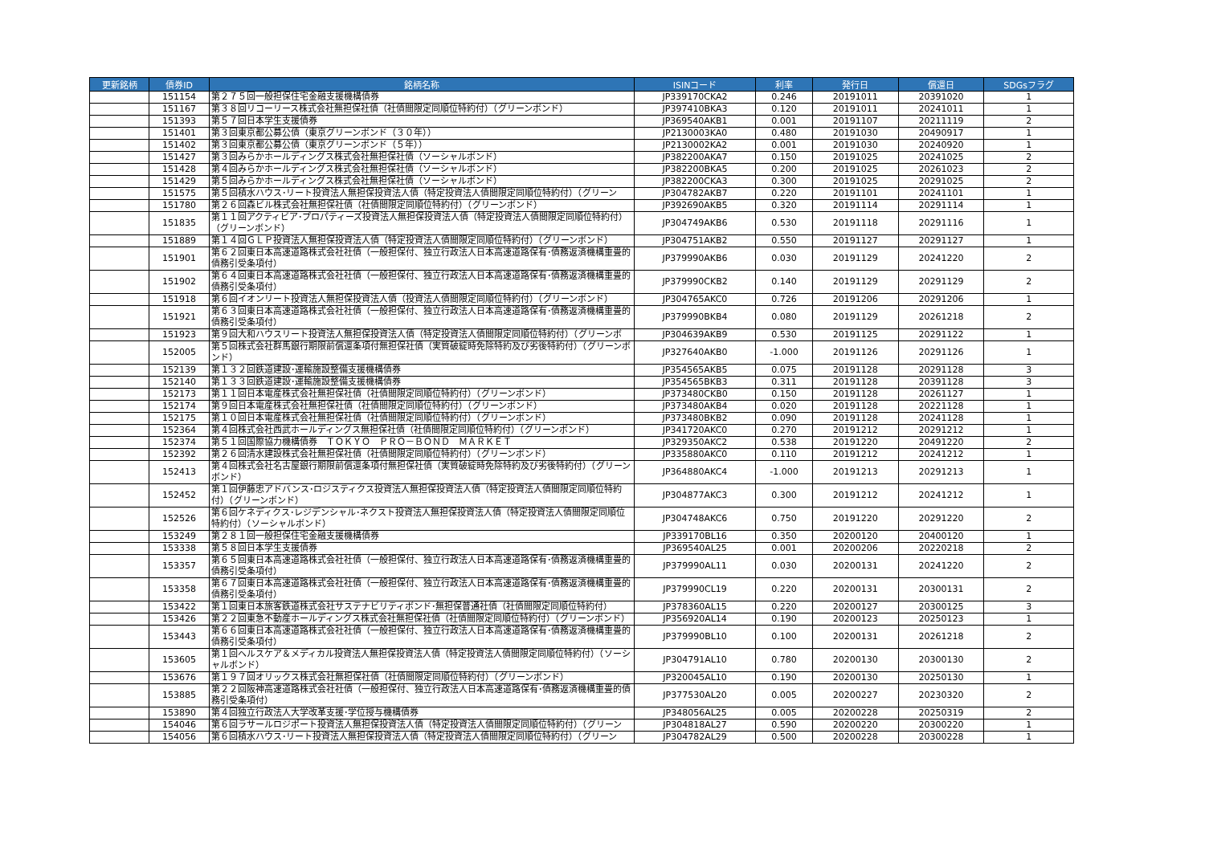| 更新銘柄 | 債券ID | 銘柄名称 | ISINコード | 利率 | 発行日 | 償還日 | SDGsフラグ |
| --- | --- | --- | --- | --- | --- | --- | --- |
| | 151154 | 第２７５回一般担保住宅金融支援機構債券 | JP339170CKA2 | 0.246 | 20191011 | 20391020 | 1 |
| | 151167 | 第３８回リコーリース株式会社無担保社債（社債間限定同順位特約付）（グリーンボンド） | JP397410BKA3 | 0.120 | 20191011 | 20241011 | 1 |
| | 151393 | 第５７回日本学生支援債券 | JP369540AKB1 | 0.001 | 20191107 | 20211119 | 2 |
| | 151401 | 第３回東京都公募公債（東京グリーンボンド（３０年）） | JP2130003KA0 | 0.480 | 20191030 | 20490917 | 1 |
| | 151402 | 第３回東京都公募公債（東京グリーンボンド（５年）） | JP2130002KA2 | 0.001 | 20191030 | 20240920 | 1 |
| | 151427 | 第３回みらかホールディングス株式会社無担保社債（ソーシャルボンド） | JP382200AKA7 | 0.150 | 20191025 | 20241025 | 2 |
| | 151428 | 第４回みらかホールディングス株式会社無担保社債（ソーシャルボンド） | JP382200BKA5 | 0.200 | 20191025 | 20261023 | 2 |
| | 151429 | 第５回みらかホールディングス株式会社無担保社債（ソーシャルボンド） | JP382200CKA3 | 0.300 | 20191025 | 20291025 | 2 |
| | 151575 | 第５回積水ハウス･リート投資法人無担保投資法人債（特定投資法人債間限定同順位特約付）（グリーン | JP304782AKB7 | 0.220 | 20191101 | 20241101 | 1 |
| | 151780 | 第２６回森ビル株式会社無担保社債（社債間限定同順位特約付）（グリーンボンド） | JP392690AKB5 | 0.320 | 20191114 | 20291114 | 1 |
| | 151835 | 第１１回アクティビア･プロパティーズ投資法人無担保投資法人債（特定投資法人債間限定同順位特約付）（グリーンボンド） | JP304749AKB6 | 0.530 | 20191118 | 20291116 | 1 |
| | 151889 | 第１４回ＧＬＰ投資法人無担保投資法人債（特定投資法人債間限定同順位特約付）（グリーンボンド） | JP304751AKB2 | 0.550 | 20191127 | 20291127 | 1 |
| | 151901 | 第６２回東日本高速道路株式会社社債（一般担保付、独立行政法人日本高速道路保有･債務返済機構重畳的債務引受条項付） | JP379990AKB6 | 0.030 | 20191129 | 20241220 | 2 |
| | 151902 | 第６４回東日本高速道路株式会社社債（一般担保付、独立行政法人日本高速道路保有･債務返済機構重畳的債務引受条項付） | JP379990CKB2 | 0.140 | 20191129 | 20291129 | 2 |
| | 151918 | 第６回イオンリート投資法人無担保投資法人債（投資法人債間限定同順位特約付）（グリーンボンド） | JP304765AKC0 | 0.726 | 20191206 | 20291206 | 1 |
| | 151921 | 第６３回東日本高速道路株式会社社債（一般担保付、独立行政法人日本高速道路保有･債務返済機構重畳的債務引受条項付） | JP379990BKB4 | 0.080 | 20191129 | 20261218 | 2 |
| | 151923 | 第９回大和ハウスリート投資法人無担保投資法人債（特定投資法人債間限定同順位特約付）（グリーンボ | JP304639AKB9 | 0.530 | 20191125 | 20291122 | 1 |
| | 152005 | 第５回株式会社群馬銀行期限前償還条項付無担保社債（実質破綻時免除特約及び劣後特約付）（グリーンボンド） | JP327640AKB0 | -1.000 | 20191126 | 20291126 | 1 |
| | 152139 | 第１３２回鉄道建設･運輸施設整備支援機構債券 | JP354565AKB5 | 0.075 | 20191128 | 20291128 | 3 |
| | 152140 | 第１３３回鉄道建設･運輸施設整備支援機構債券 | JP354565BKB3 | 0.311 | 20191128 | 20391128 | 3 |
| | 152173 | 第１１回日本電産株式会社無担保社債（社債間限定同順位特約付）（グリーンボンド） | JP373480CKB0 | 0.150 | 20191128 | 20261127 | 1 |
| | 152174 | 第９回日本電産株式会社無担保社債（社債間限定同順位特約付）（グリーンボンド） | JP373480AKB4 | 0.020 | 20191128 | 20221128 | 1 |
| | 152175 | 第１０回日本電産株式会社無担保社債（社債間限定同順位特約付）（グリーンボンド） | JP373480BKB2 | 0.090 | 20191128 | 20241128 | 1 |
| | 152364 | 第４回株式会社西武ホールディングス無担保社債（社債間限定同順位特約付）（グリーンボンド） | JP341720AKC0 | 0.270 | 20191212 | 20291212 | 1 |
| | 152374 | 第５１回国際協力機構債券 ＴＯＫＹＯ ＰＲＯ－ＢＯＮＤ ＭＡＲＫＥＴ | JP329350AKC2 | 0.538 | 20191220 | 20491220 | 2 |
| | 152392 | 第２６回清水建設株式会社無担保社債（社債間限定同順位特約付）（グリーンボンド） | JP335880AKC0 | 0.110 | 20191212 | 20241212 | 1 |
| | 152413 | 第４回株式会社名古屋銀行期限前償還条項付無担保社債（実質破綻時免除特約及び劣後特約付）（グリーンボンド） | JP364880AKC4 | -1.000 | 20191213 | 20291213 | 1 |
| | 152452 | 第１回伊藤忠アドバンス･ロジスティクス投資法人無担保投資法人債（特定投資法人債間限定同順位特約付）（グリーンボンド） | JP304877AKC3 | 0.300 | 20191212 | 20241212 | 1 |
| | 152526 | 第６回ケネディクス･レジデンシャル･ネクスト投資法人無担保投資法人債（特定投資法人債間限定同順位特約付）（ソーシャルボンド） | JP304748AKC6 | 0.750 | 20191220 | 20291220 | 2 |
| | 153249 | 第２８１回一般担保住宅金融支援機構債券 | JP339170BL16 | 0.350 | 20200120 | 20400120 | 1 |
| | 153338 | 第５８回日本学生支援債券 | JP369540AL25 | 0.001 | 20200206 | 20220218 | 2 |
| | 153357 | 第６５回東日本高速道路株式会社社債（一般担保付、独立行政法人日本高速道路保有･債務返済機構重畳的債務引受条項付） | JP379990AL11 | 0.030 | 20200131 | 20241220 | 2 |
| | 153358 | 第６７回東日本高速道路株式会社社債（一般担保付、独立行政法人日本高速道路保有･債務返済機構重畳的債務引受条項付） | JP379990CL19 | 0.220 | 20200131 | 20300131 | 2 |
| | 153422 | 第１回東日本旅客鉄道株式会社サステナビリティボンド･無担保普通社債（社債間限定同順位特約付） | JP378360AL15 | 0.220 | 20200127 | 20300125 | 3 |
| | 153426 | 第２２回東急不動産ホールディングス株式会社無担保社債（社債間限定同順位特約付）（グリーンボンド） | JP356920AL14 | 0.190 | 20200123 | 20250123 | 1 |
| | 153443 | 第６６回東日本高速道路株式会社社債（一般担保付、独立行政法人日本高速道路保有･債務返済機構重畳的債務引受条項付） | JP379990BL10 | 0.100 | 20200131 | 20261218 | 2 |
| | 153605 | 第１回ヘルスケア＆メディカル投資法人無担保投資法人債（特定投資法人債間限定同順位特約付）（ソーシャルボンド） | JP304791AL10 | 0.780 | 20200130 | 20300130 | 2 |
| | 153676 | 第１９７回オリックス株式会社無担保社債（社債間限定同順位特約付）（グリーンボンド） | JP320045AL10 | 0.190 | 20200130 | 20250130 | 1 |
| | 153885 | 第２２回阪神高速道路株式会社社債（一般担保付、独立行政法人日本高速道路保有･債務返済機構重畳的債務引受条項付） | JP377530AL20 | 0.005 | 20200227 | 20230320 | 2 |
| | 153890 | 第４回独立行政法人大学改革支援･学位授与機構債券 | JP348056AL25 | 0.005 | 20200228 | 20250319 | 2 |
| | 154046 | 第６回ラサールロジポート投資法人無担保投資法人債（特定投資法人債間限定同順位特約付）（グリーン | JP304818AL27 | 0.590 | 20200220 | 20300220 | 1 |
| | 154056 | 第６回積水ハウス･リート投資法人無担保投資法人債（特定投資法人債間限定同順位特約付）（グリーン | JP304782AL29 | 0.500 | 20200228 | 20300228 | 1 |